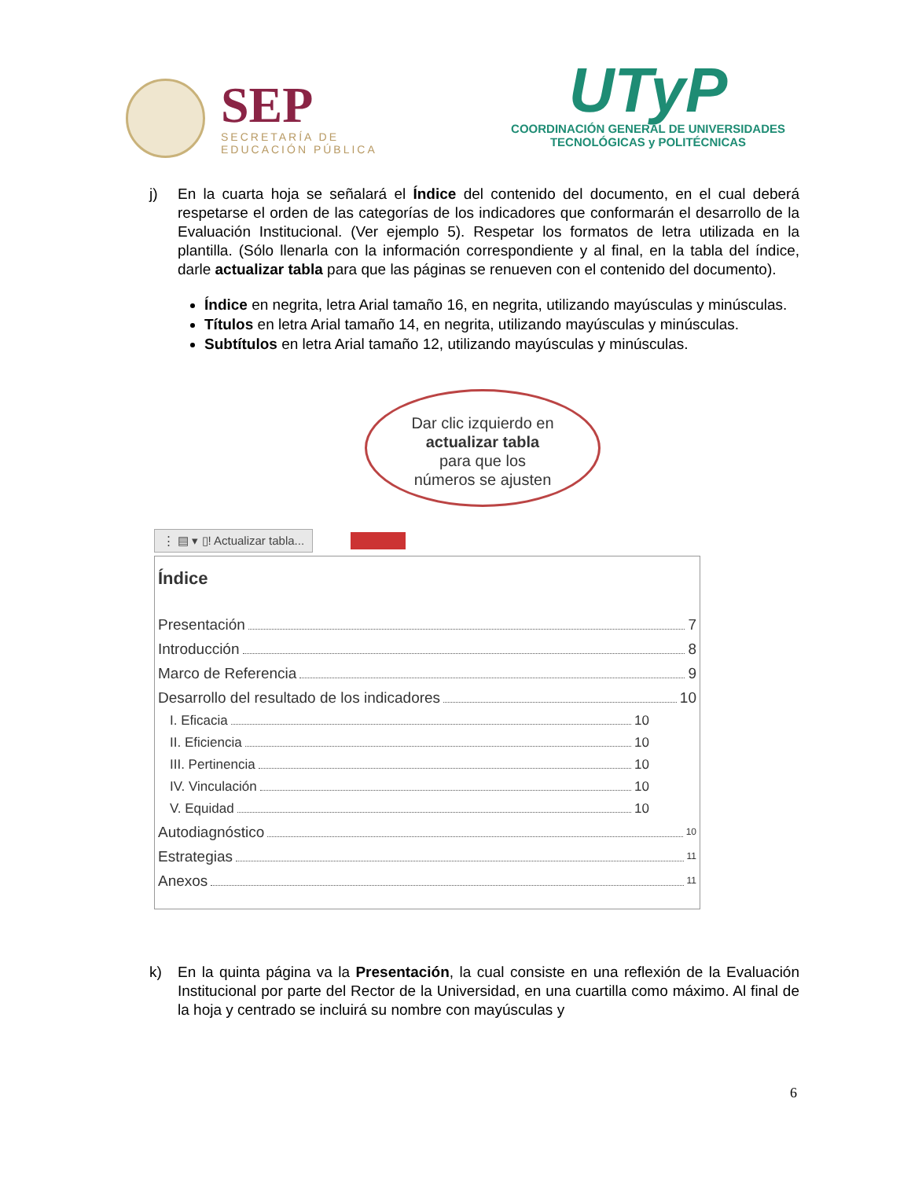SEP
SECRETARÍA DE
EDUCACIÓN PÚBLICA
UTyP
COORDINACIÓN GENERAL DE UNIVERSIDADES
TECNOLÓGICAS y POLITÉCNICAS
j) En la cuarta hoja se señalará el Índice del contenido del documento, en el cual deberá respetarse el orden de las categorías de los indicadores que conformarán el desarrollo de la Evaluación Institucional. (Ver ejemplo 5). Respetar los formatos de letra utilizada en la plantilla. (Sólo llenarla con la información correspondiente y al final, en la tabla del índice, darle actualizar tabla para que las páginas se renueven con el contenido del documento).
Índice en negrita, letra Arial tamaño 16, en negrita, utilizando mayúsculas y minúsculas.
Títulos en letra Arial tamaño 14, en negrita, utilizando mayúsculas y minúsculas.
Subtítulos en letra Arial tamaño 12, utilizando mayúsculas y minúsculas.
Dar clic izquierdo en
actualizar tabla
para que los
números se ajusten
⋮ ▤ ▾ ▯! Actualizar tabla...
Índice
Presentación 7
Introducción 8
Marco de Referencia 9
Desarrollo del resultado de los indicadores 10
I. Eficacia 10
II. Eficiencia 10
III. Pertinencia 10
IV. Vinculación 10
V. Equidad 10
Autodiagnóstico 10
Estrategias 11
Anexos 11
k) En la quinta página va la Presentación, la cual consiste en una reflexión de la Evaluación Institucional por parte del Rector de la Universidad, en una cuartilla como máximo. Al final de la hoja y centrado se incluirá su nombre con mayúsculas y
6